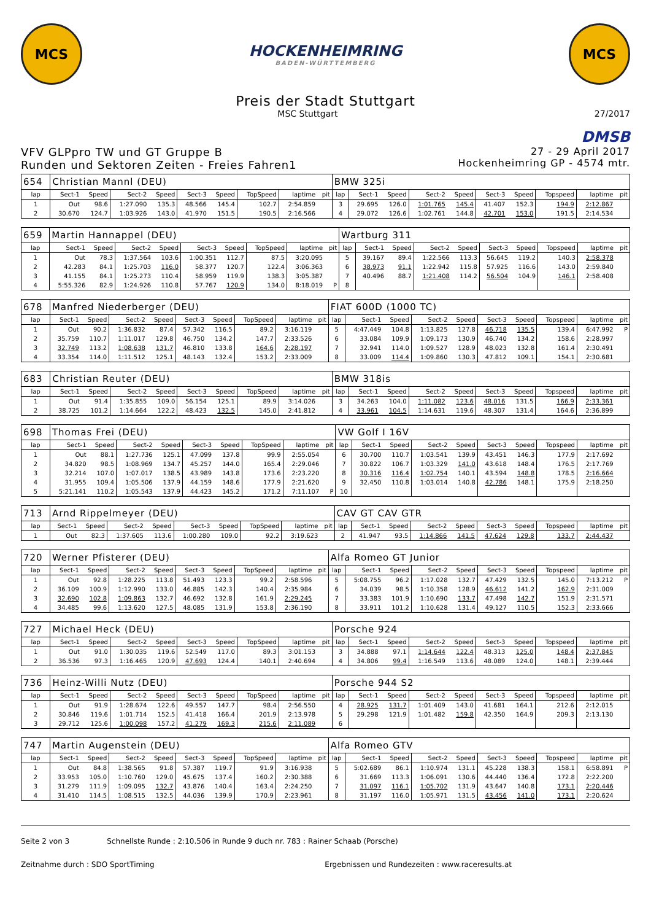MCS
HOCKENHEIMRING
BADEN-WÜRTTEMBERG
MCS
Preis der Stadt Stuttgart
MSC Stuttgart 27/2017
DMSB
VFV GLPpro TW und GT Gruppe B
Runden und Sektoren Zeiten - Freies Fahren1
27 - 29 April 2017
Hockenheimring GP - 4574 mtr.
| 654 | Christian Mannl (DEU) | | | | | | | | | BMW 325i | | | | | | | | | |
| lap | Sect-1 | Speed | Sect-2 | Speed | Sect-3 | Speed | TopSpeed | laptime | pit | lap | Sect-1 | Speed | Sect-2 | Speed | Sect-3 | Speed | Topspeed | laptime | pit |
| 1 | Out | 98.6 | 1:27.090 | 135.3 | 48.566 | 145.4 | 102.7 | 2:54.859 | | 3 | 29.695 | 126.0 | 1:01.765 | 145.4 | 41.407 | 152.3 | 194.9 | 2:12.867 | |
| 2 | 30.670 | 124.7 | 1:03.926 | 143.0 | 41.970 | 151.5 | 190.5 | 2:16.566 | | 4 | 29.072 | 126.6 | 1:02.761 | 144.8 | 42.701 | 153.0 | 191.5 | 2:14.534 | |
| 659 | Martin Hannappel (DEU) | | | | | | | | | Wartburg 311 | | | | | | | | | |
| lap | Sect-1 | Speed | Sect-2 | Speed | Sect-3 | Speed | TopSpeed | laptime | pit | lap | Sect-1 | Speed | Sect-2 | Speed | Sect-3 | Speed | Topspeed | laptime | pit |
| 1 | Out | 78.3 | 1:37.564 | 103.6 | 1:00.351 | 112.7 | 87.5 | 3:20.095 | | 5 | 39.167 | 89.4 | 1:22.566 | 113.3 | 56.645 | 119.2 | 140.3 | 2:58.378 | |
| 2 | 42.283 | 84.1 | 1:25.703 | 116.0 | 58.377 | 120.7 | 122.4 | 3:06.363 | | 6 | 38.973 | 91.1 | 1:22.942 | 115.8 | 57.925 | 116.6 | 143.0 | 2:59.840 | |
| 3 | 41.155 | 84.1 | 1:25.273 | 110.4 | 58.959 | 119.9 | 138.3 | 3:05.387 | | 7 | 40.496 | 88.7 | 1:21.408 | 114.2 | 56.504 | 104.9 | 146.1 | 2:58.408 | |
| 4 | 5:55.326 | 82.9 | 1:24.926 | 110.8 | 57.767 | 120.9 | 134.0 | 8:18.019 | P | 8 | | | | | | | | | |
| 678 | Manfred Niederberger (DEU) | | | | | | | | | FIAT 600D (1000 TC) | | | | | | | | | |
| lap | Sect-1 | Speed | Sect-2 | Speed | Sect-3 | Speed | TopSpeed | laptime | pit | lap | Sect-1 | Speed | Sect-2 | Speed | Sect-3 | Speed | Topspeed | laptime | pit |
| 1 | Out | 90.2 | 1:36.832 | 87.4 | 57.342 | 116.5 | 89.2 | 3:16.119 | | 5 | 4:47.449 | 104.8 | 1:13.825 | 127.8 | 46.718 | 135.5 | 139.4 | 6:47.992 | P |
| 2 | 35.759 | 110.7 | 1:11.017 | 129.8 | 46.750 | 134.2 | 147.7 | 2:33.526 | | 6 | 33.084 | 109.9 | 1:09.173 | 130.9 | 46.740 | 134.2 | 158.6 | 2:28.997 | |
| 3 | 32.749 | 113.2 | 1:08.638 | 131.7 | 46.810 | 133.8 | 164.6 | 2:28.197 | | 7 | 32.941 | 114.0 | 1:09.527 | 128.9 | 48.023 | 132.8 | 161.4 | 2:30.491 | |
| 4 | 33.354 | 114.0 | 1:11.512 | 125.1 | 48.143 | 132.4 | 153.2 | 2:33.009 | | 8 | 33.009 | 114.4 | 1:09.860 | 130.3 | 47.812 | 109.1 | 154.1 | 2:30.681 | |
| 683 | Christian Reuter (DEU) | | | | | | | | | BMW 318is | | | | | | | | | |
| lap | Sect-1 | Speed | Sect-2 | Speed | Sect-3 | Speed | TopSpeed | laptime | pit | lap | Sect-1 | Speed | Sect-2 | Speed | Sect-3 | Speed | Topspeed | laptime | pit |
| 1 | Out | 91.4 | 1:35.855 | 109.0 | 56.154 | 125.1 | 89.9 | 3:14.026 | | 3 | 34.263 | 104.0 | 1:11.082 | 123.6 | 48.016 | 131.5 | 166.9 | 2:33.361 | |
| 2 | 38.725 | 101.2 | 1:14.664 | 122.2 | 48.423 | 132.5 | 145.0 | 2:41.812 | | 4 | 33.961 | 104.5 | 1:14.631 | 119.6 | 48.307 | 131.4 | 164.6 | 2:36.899 | |
| 698 | Thomas Frei (DEU) | | | | | | | | | VW Golf I 16V | | | | | | | | | |
| lap | Sect-1 | Speed | Sect-2 | Speed | Sect-3 | Speed | TopSpeed | laptime | pit | lap | Sect-1 | Speed | Sect-2 | Speed | Sect-3 | Speed | Topspeed | laptime | pit |
| 1 | Out | 88.1 | 1:27.736 | 125.1 | 47.099 | 137.8 | 99.9 | 2:55.054 | | 6 | 30.700 | 110.7 | 1:03.541 | 139.9 | 43.451 | 146.3 | 177.9 | 2:17.692 | |
| 2 | 34.820 | 98.5 | 1:08.969 | 134.7 | 45.257 | 144.0 | 165.4 | 2:29.046 | | 7 | 30.822 | 106.7 | 1:03.329 | 141.0 | 43.618 | 148.4 | 176.5 | 2:17.769 | |
| 3 | 32.214 | 107.0 | 1:07.017 | 138.5 | 43.989 | 143.8 | 173.6 | 2:23.220 | | 8 | 30.316 | 116.4 | 1:02.754 | 140.1 | 43.594 | 148.8 | 178.5 | 2:16.664 | |
| 4 | 31.955 | 109.4 | 1:05.506 | 137.9 | 44.159 | 148.6 | 177.9 | 2:21.620 | | 9 | 32.450 | 110.8 | 1:03.014 | 140.8 | 42.786 | 148.1 | 175.9 | 2:18.250 | |
| 5 | 5:21.141 | 110.2 | 1:05.543 | 137.9 | 44.423 | 145.2 | 171.2 | 7:11.107 | P | 10 | | | | | | | | | |
| 713 | Arnd Rippelmeyer (DEU) | | | | | | | | | CAV GT CAV GTR | | | | | | | | | |
| lap | Sect-1 | Speed | Sect-2 | Speed | Sect-3 | Speed | TopSpeed | laptime | pit | lap | Sect-1 | Speed | Sect-2 | Speed | Sect-3 | Speed | Topspeed | laptime | pit |
| 1 | Out | 82.3 | 1:37.605 | 113.6 | 1:00.280 | 109.0 | 92.2 | 3:19.623 | | 2 | 41.947 | 93.5 | 1:14.866 | 141.5 | 47.624 | 129.8 | 133.7 | 2:44.437 | |
| 720 | Werner Pfisterer (DEU) | | | | | | | | | Alfa Romeo GT Junior | | | | | | | | | |
| lap | Sect-1 | Speed | Sect-2 | Speed | Sect-3 | Speed | TopSpeed | laptime | pit | lap | Sect-1 | Speed | Sect-2 | Speed | Sect-3 | Speed | Topspeed | laptime | pit |
| 1 | Out | 92.8 | 1:28.225 | 113.8 | 51.493 | 123.3 | 99.2 | 2:58.596 | | 5 | 5:08.755 | 96.2 | 1:17.028 | 132.7 | 47.429 | 132.5 | 145.0 | 7:13.212 | P |
| 2 | 36.109 | 100.9 | 1:12.990 | 133.0 | 46.885 | 142.3 | 140.4 | 2:35.984 | | 6 | 34.039 | 98.5 | 1:10.358 | 128.9 | 46.612 | 141.2 | 162.9 | 2:31.009 | |
| 3 | 32.690 | 102.8 | 1:09.863 | 132.7 | 46.692 | 132.8 | 161.9 | 2:29.245 | | 7 | 33.383 | 101.9 | 1:10.690 | 133.7 | 47.498 | 142.7 | 151.9 | 2:31.571 | |
| 4 | 34.485 | 99.6 | 1:13.620 | 127.5 | 48.085 | 131.9 | 153.8 | 2:36.190 | | 8 | 33.911 | 101.2 | 1:10.628 | 131.4 | 49.127 | 110.5 | 152.3 | 2:33.666 | |
| 727 | Michael Heck (DEU) | | | | | | | | | Porsche 924 | | | | | | | | | |
| lap | Sect-1 | Speed | Sect-2 | Speed | Sect-3 | Speed | TopSpeed | laptime | pit | lap | Sect-1 | Speed | Sect-2 | Speed | Sect-3 | Speed | Topspeed | laptime | pit |
| 1 | Out | 91.0 | 1:30.035 | 119.6 | 52.549 | 117.0 | 89.3 | 3:01.153 | | 3 | 34.888 | 97.1 | 1:14.644 | 122.4 | 48.313 | 125.0 | 148.4 | 2:37.845 | |
| 2 | 36.536 | 97.3 | 1:16.465 | 120.9 | 47.693 | 124.4 | 140.1 | 2:40.694 | | 4 | 34.806 | 99.4 | 1:16.549 | 113.6 | 48.089 | 124.0 | 148.1 | 2:39.444 | |
| 736 | Heinz-Willi Nutz (DEU) | | | | | | | | | Porsche 944 S2 | | | | | | | | | |
| lap | Sect-1 | Speed | Sect-2 | Speed | Sect-3 | Speed | TopSpeed | laptime | pit | lap | Sect-1 | Speed | Sect-2 | Speed | Sect-3 | Speed | Topspeed | laptime | pit |
| 1 | Out | 91.9 | 1:28.674 | 122.6 | 49.557 | 147.7 | 98.4 | 2:56.550 | | 4 | 28.925 | 131.7 | 1:01.409 | 143.0 | 41.681 | 164.1 | 212.6 | 2:12.015 | |
| 2 | 30.846 | 119.6 | 1:01.714 | 152.5 | 41.418 | 166.4 | 201.9 | 2:13.978 | | 5 | 29.298 | 121.9 | 1:01.482 | 159.8 | 42.350 | 164.9 | 209.3 | 2:13.130 | |
| 3 | 29.712 | 125.6 | 1:00.098 | 157.2 | 41.279 | 169.3 | 215.6 | 2:11.089 | | 6 | | | | | | | | | |
| 747 | Martin Augenstein (DEU) | | | | | | | | | Alfa Romeo GTV | | | | | | | | | |
| lap | Sect-1 | Speed | Sect-2 | Speed | Sect-3 | Speed | TopSpeed | laptime | pit | lap | Sect-1 | Speed | Sect-2 | Speed | Sect-3 | Speed | Topspeed | laptime | pit |
| 1 | Out | 84.8 | 1:38.565 | 91.8 | 57.387 | 119.7 | 91.9 | 3:16.938 | | 5 | 5:02.689 | 86.1 | 1:10.974 | 131.1 | 45.228 | 138.3 | 158.1 | 6:58.891 | P |
| 2 | 33.953 | 105.0 | 1:10.760 | 129.0 | 45.675 | 137.4 | 160.2 | 2:30.388 | | 6 | 31.669 | 113.3 | 1:06.091 | 130.6 | 44.440 | 136.4 | 172.8 | 2:22.200 | |
| 3 | 31.279 | 111.9 | 1:09.095 | 132.7 | 43.876 | 140.4 | 163.4 | 2:24.250 | | 7 | 31.097 | 116.1 | 1:05.702 | 131.9 | 43.647 | 140.8 | 173.1 | 2:20.446 | |
| 4 | 31.410 | 114.5 | 1:08.515 | 132.5 | 44.036 | 139.9 | 170.9 | 2:23.961 | | 8 | 31.197 | 116.0 | 1:05.971 | 131.5 | 43.456 | 141.0 | 173.1 | 2:20.624 | |
Seite 2 von 3 Schnellste Runde : 2:10.506 in Runde 9 duch nr. 783 : Rainer Schaab (Porsche)
Zeitnahme durch : SDO SportTiming Ergebnissen und Rundezeiten : www.raceresults.at